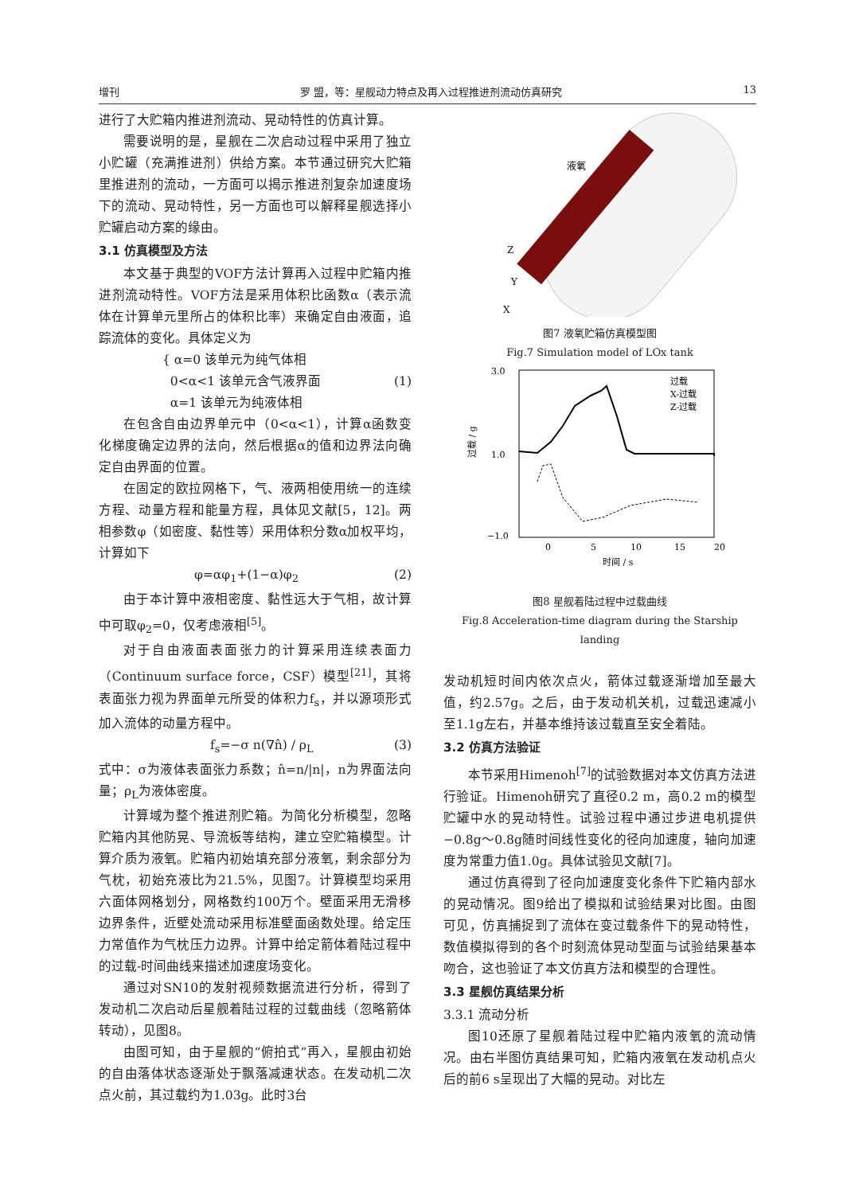增刊 罗 盟，等：星舰动力特点及再入过程推进剂流动仿真研究 13
进行了大贮箱内推进剂流动、晃动特性的仿真计算。
需要说明的是，星舰在二次启动过程中采用了独立小贮罐（充满推进剂）供给方案。本节通过研究大贮箱里推进剂的流动，一方面可以揭示推进剂复杂加速度场下的流动、晃动特性，另一方面也可以解释星舰选择小贮罐启动方案的缘由。
3.1 仿真模型及方法
本文基于典型的VOF方法计算再入过程中贮箱内推进剂流动特性。VOF方法是采用体积比函数α（表示流体在计算单元里所占的体积比率）来确定自由液面，追踪流体的变化。具体定义为
{ α=0 该单元为纯气体相
0<α<1 该单元含气液界面
α=1 该单元为纯液体相 (1)
在包含自由边界单元中（0<α<1），计算α函数变化梯度确定边界的法向，然后根据α的值和边界法向确定自由界面的位置。
在固定的欧拉网格下，气、液两相使用统一的连续方程、动量方程和能量方程，具体见文献[5，12]。两相参数φ（如密度、黏性等）采用体积分数α加权平均，计算如下
φ=αφ<sub>1</sub>+(1−α)φ<sub>2</sub> (2)
由于本计算中液相密度、黏性远大于气相，故计算中可取φ<sub>2</sub>=0，仅考虑液相<sup>[5]</sup>。
对于自由液面表面张力的计算采用连续表面力（Continuum surface force，CSF）模型<sup>[21]</sup>，其将表面张力视为界面单元所受的体积力f<sub>s</sub>，并以源项形式加入流体的动量方程中。
f<sub>s</sub>=−σ n(∇n̂) / ρ<sub>L</sub> (3)
式中：σ为液体表面张力系数；n̂=n/|n|，n为界面法向量；ρ<sub>L</sub>为液体密度。
计算域为整个推进剂贮箱。为简化分析模型，忽略贮箱内其他防晃、导流板等结构，建立空贮箱模型。计算介质为液氧。贮箱内初始填充部分液氧，剩余部分为气枕，初始充液比为21.5%，见图7。计算模型均采用六面体网格划分，网格数约100万个。壁面采用无滑移边界条件，近壁处流动采用标准壁面函数处理。给定压力常值作为气枕压力边界。计算中给定箭体着陆过程中的过载-时间曲线来描述加速度场变化。
通过对SN10的发射视频数据流进行分析，得到了发动机二次启动后星舰着陆过程的过载曲线（忽略箭体转动），见图8。
由图可知，由于星舰的“俯拍式”再入，星舰由初始的自由落体状态逐渐处于飘落减速状态。在发动机二次点火前，其过载约为1.03g。此时3台
液氧
Z
Y
X
图7 液氧贮箱仿真模型图
Fig.7 Simulation model of LOx tank
3.0
1.0
−1.0
0
5
10
15
20
时间 / s
过载 / g
过载
X-过载
Z-过载
图8 星舰着陆过程中过载曲线
Fig.8 Acceleration-time diagram during the Starship landing
发动机短时间内依次点火，箭体过载逐渐增加至最大值，约2.57g。之后，由于发动机关机，过载迅速减小至1.1g左右，并基本维持该过载直至安全着陆。
3.2 仿真方法验证
本节采用Himenoh<sup>[7]</sup>的试验数据对本文仿真方法进行验证。Himenoh研究了直径0.2 m，高0.2 m的模型贮罐中水的晃动特性。试验过程中通过步进电机提供−0.8g～0.8g随时间线性变化的径向加速度，轴向加速度为常重力值1.0g。具体试验见文献[7]。
通过仿真得到了径向加速度变化条件下贮箱内部水的晃动情况。图9给出了模拟和试验结果对比图。由图可见，仿真捕捉到了流体在变过载条件下的晃动特性，数值模拟得到的各个时刻流体晃动型面与试验结果基本吻合，这也验证了本文仿真方法和模型的合理性。
3.3 星舰仿真结果分析
3.3.1 流动分析
图10还原了星舰着陆过程中贮箱内液氧的流动情况。由右半图仿真结果可知，贮箱内液氧在发动机点火后的前6 s呈现出了大幅的晃动。对比左